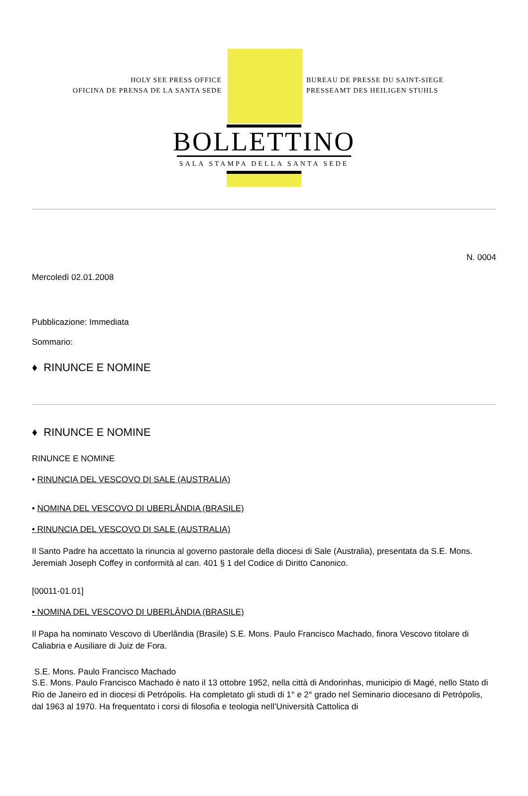HOLY SEE PRESS OFFICE
OFICINA DE PRENSA DE LA SANTA SEDE
BUREAU DE PRESSE DU SAINT-SIEGE
PRESSEAMT DES HEILIGEN STUHLS
BOLLETTINO
SALA STAMPA DELLA SANTA SEDE
N. 0004
Mercoledì 02.01.2008
Pubblicazione: Immediata
Sommario:
♦ RINUNCE E NOMINE
♦ RINUNCE E NOMINE
RINUNCE E NOMINE
• RINUNCIA DEL VESCOVO DI SALE (AUSTRALIA)
• NOMINA DEL VESCOVO DI UBERLÂNDIA (BRASILE)
• RINUNCIA DEL VESCOVO DI SALE (AUSTRALIA)
Il Santo Padre ha accettato la rinuncia al governo pastorale della diocesi di Sale (Australia), presentata da S.E. Mons. Jeremiah Joseph Coffey in conformità al can. 401 § 1 del Codice di Diritto Canonico.
[00011-01.01]
• NOMINA DEL VESCOVO DI UBERLÂNDIA (BRASILE)
Il Papa ha nominato Vescovo di Uberlândia (Brasile) S.E. Mons. Paulo Francisco Machado, finora Vescovo titolare di Caliabria e Ausiliare di Juiz de Fora.
S.E. Mons. Paulo Francisco Machado
S.E. Mons. Paulo Francisco Machado è nato il 13 ottobre 1952, nella città di Andorinhas, municipio di Magé, nello Stato di Rio de Janeiro ed in diocesi di Petrópolis. Ha completato gli studi di 1° e 2° grado nel Seminario diocesano di Petrópolis, dal 1963 al 1970. Ha frequentato i corsi di filosofia e teologia nell’Università Cattolica di